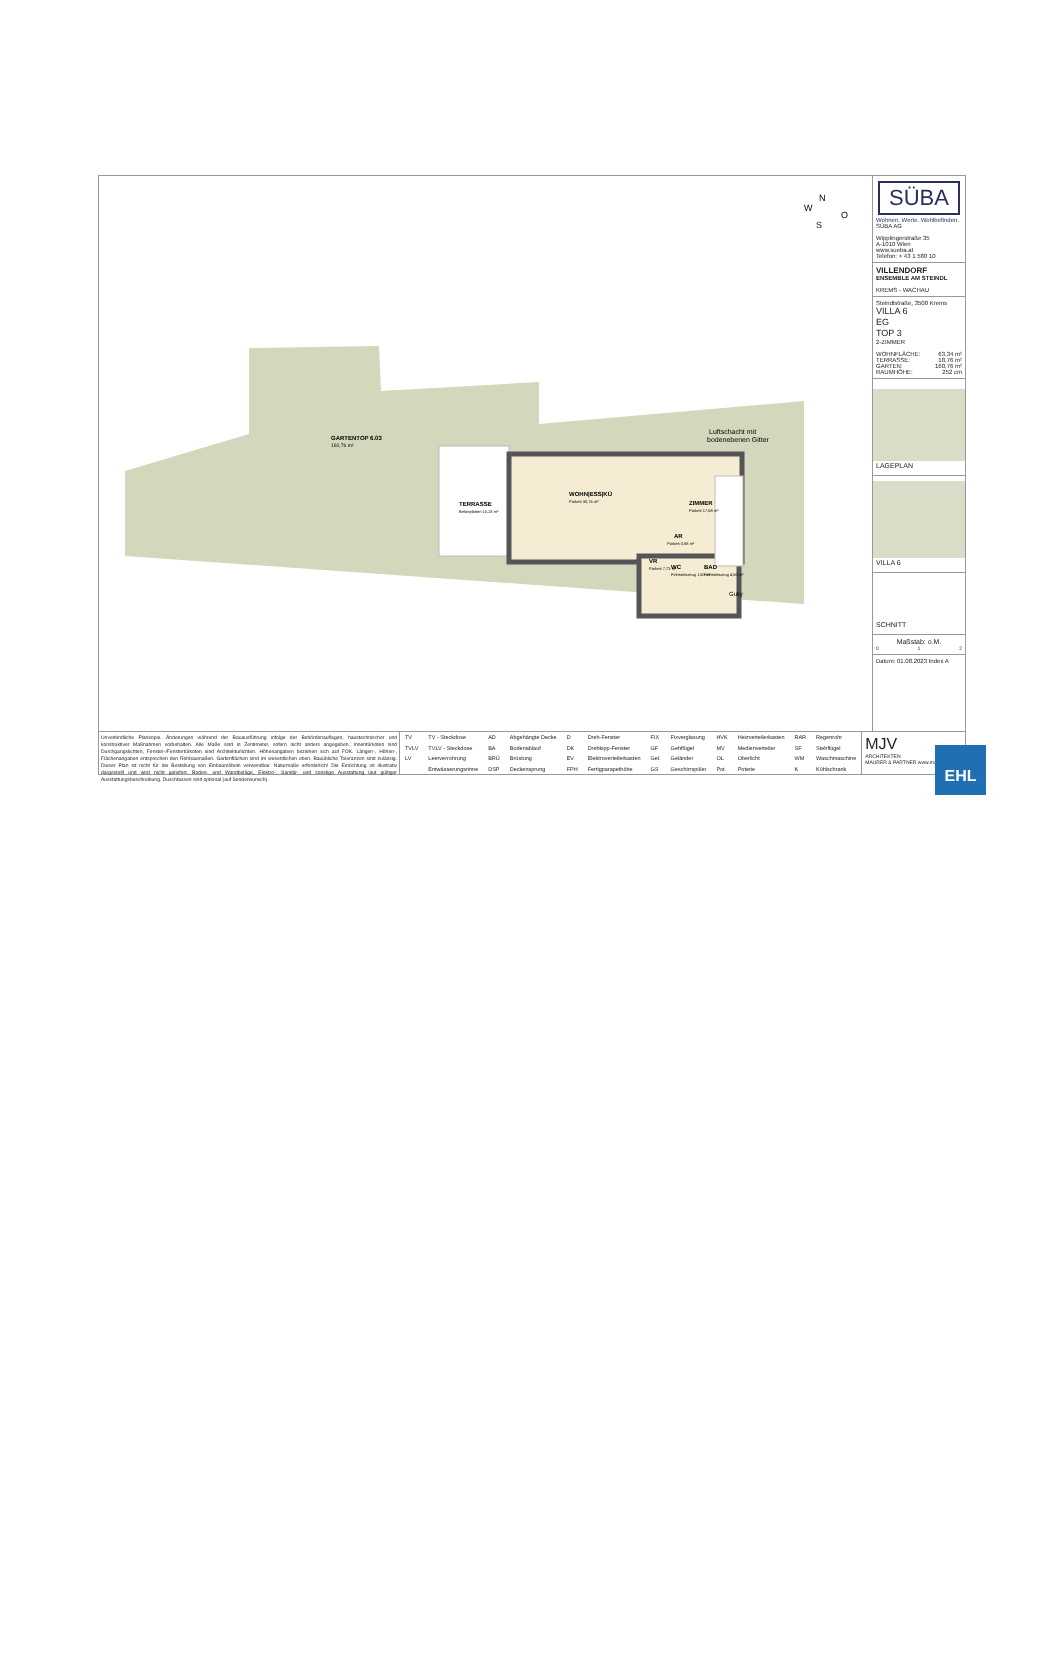GARTENTOP 6.03
160,76 m²
TERRASSE
Betonplatten 15,23 m²
WOHN|ESS|KÜ
Parkett 30,76 m²
ZIMMER
Parkett 17,68 m²
AR
Parkett 0,88 m²
VR
Parkett 7,73 m²
WC
Feinsteinzeug 1,60 m²
BAD
Feinsteinzeug 4,50 m²
Luftschacht mit
bodenebenen Gitter
Gully
N
W
O
S
SÜBA
Wohnen. Werte. Wohlbefinden.
SÜBA AG
Wipplingerstraße 35
A-1010 Wien
www.sueba.at
Telefon: + 43 1 580 10
VILLENDORF
ENSEMBLE AM STEINDL
KREMS - WACHAU
Steindlstraße, 3500 Krems
VILLA 6
EG
TOP 3
2-ZIMMER
WOHNFLÄCHE: 63,34 m²
TERRASSE: 18,76 m²
GARTEN: 160,76 m²
RAUMHÖHE: 252 cm
LAGEPLAN
VILLA 6
SCHNITT
Maßstab: o.M.
0 1 2
Datum: 01.08.2023 Index A
Unverbindliche Plankopie. Änderungen während der Bauausführung infolge der Behördenauflagen, haustechnischer und konstruktiver Maßnahmen vorbehalten. Alle Maße sind in Zentimeter, sofern nicht anders angegeben. Innentürkoten sind Durchgangslichten, Fenster-/Fenstertürkoten sind Architekturlichten. Höhenangaben beziehen sich auf FOK. Längen-, Höhen-, Flächenangaben entsprechen den Rohbaumaßen. Gartenflächen sind im wesentlichen eben. Bauübliche Toleranzen sind zulässig. Dieser Plan ist nicht für die Bestellung von Einbaumöbeln verwendbar. Naturmaße erforderlich! Die Einrichtung ist illustrativ dargestellt und wird nicht geliefert. Boden- und Wandbeläge, Elektro-, Sanitär- und sonstige Ausstattung laut gültiger Ausstattungsbeschreibung. Duschtassen sind optional (auf Sonderwunsch).
| TV | TV - Steckdose | AD | Abgehängte Decke | D | Dreh-Fenster | FIX | Fixverglasung | HVK | Heizverteilerkasten | RAR | Regenrohr |
| TVLV | TVLV - Steckdose | BA | Bodenablauf | DK | Drehkipp-Fenster | GF | Gehflügel | MV | Medienverteiler | SF | Stehflügel |
| LV | Leerverrohrung | BRÜ | Brüstung | EV | Elektroverteilerkasten | Gel. | Geländer | OL | Oberlicht | WM | Waschmaschine |
| | Entwässerungsrinne | DSP | Deckensprung | FPH | Fertigparapethöhe | GS | Geschirrspüler | Pot. | Poterie | K | Kühlschrank |
MJV
ARCHITEKTEN
MAURER & PARTNER www.ma
EHL